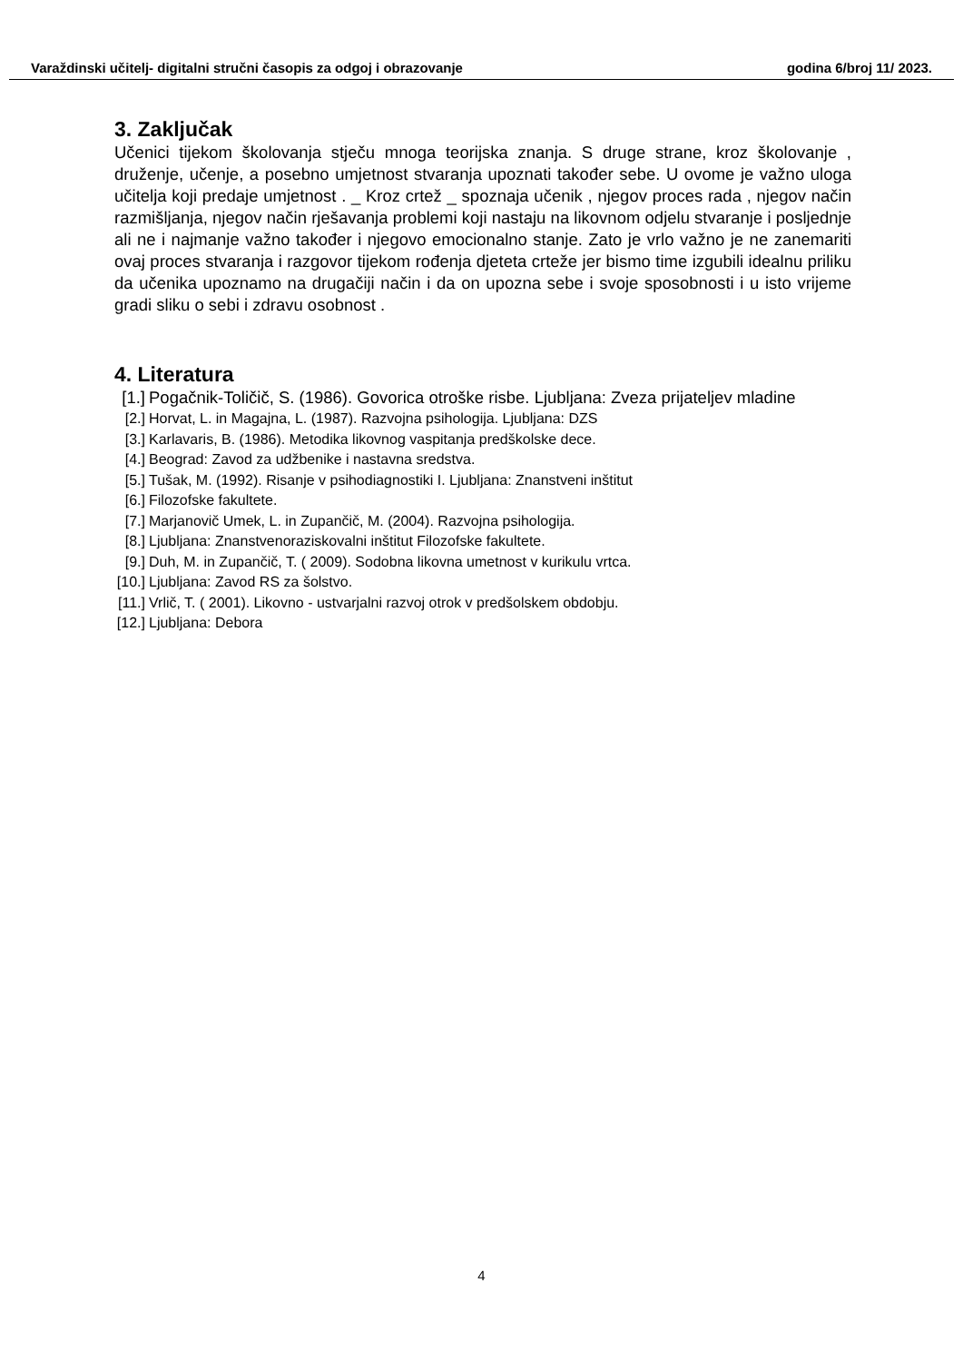Varaždinski učitelj- digitalni stručni časopis za odgoj i obrazovanje godina 6/broj 11/ 2023.
3. Zaključak
Učenici tijekom školovanja stječu mnoga teorijska znanja. S druge strane, kroz školovanje , druženje, učenje, a posebno umjetnost stvaranja upoznati također sebe. U ovome je važno uloga učitelja koji predaje umjetnost . _ Kroz crtež _ spoznaja učenik , njegov proces rada , njegov način razmišljanja, njegov način rješavanja problemi koji nastaju na likovnom odjelu stvaranje i posljednje ali ne i najmanje važno također i njegovo emocionalno stanje. Zato je vrlo važno je ne zanemariti ovaj proces stvaranja i razgovor tijekom rođenja djeteta crteže jer bismo time izgubili idealnu priliku da učenika upoznamo na drugačiji način i da on upozna sebe i svoje sposobnosti i u isto vrijeme gradi sliku o sebi i zdravu osobnost .
4. Literatura
[1.] Pogačnik-Toličič, S. (1986). Govorica otroške risbe. Ljubljana: Zveza prijateljev mladine
[2.] Horvat, L. in Magajna, L. (1987). Razvojna psihologija. Ljubljana: DZS
[3.] Karlavaris, B. (1986). Metodika likovnog vaspitanja predškolske dece.
[4.] Beograd: Zavod za udžbenike i nastavna sredstva.
[5.] Tušak, M. (1992). Risanje v psihodiagnostiki I. Ljubljana: Znanstveni inštitut
[6.] Filozofske fakultete.
[7.] Marjanovič Umek, L. in Zupančič, M. (2004). Razvojna psihologija.
[8.] Ljubljana: Znanstvenoraziskovalni inštitut Filozofske fakultete.
[9.] Duh, M. in Zupančič, T. ( 2009). Sodobna likovna umetnost v kurikulu vrtca.
[10.] Ljubljana: Zavod RS za šolstvo.
[11.] Vrlič, T. ( 2001). Likovno - ustvarjalni razvoj otrok v predšolskem obdobju.
[12.] Ljubljana: Debora
4